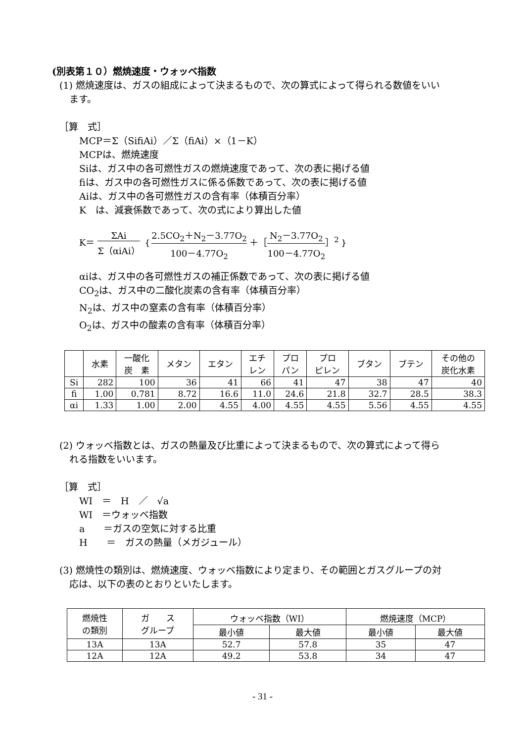(別表第１０）燃焼速度・ウォッベ指数
(1) 燃焼速度は、ガスの組成によって決まるもので、次の算式によって得られる数値をいい
ます。
［算　式］
MCP＝Σ（SifiAi）／Σ（fiAi）×（1－K）
MCPは、燃焼速度
Siは、ガス中の各可燃性ガスの燃焼速度であって、次の表に掲げる値
fiは、ガス中の各可燃性ガスに係る係数であって、次の表に掲げる値
Aiは、ガス中の各可燃性ガスの含有率（体積百分率）
K　は、減衰係数であって、次の式により算出した値
K＝ ΣAi Σ（αiAi） ｛2.5CO<sub>2</sub>＋N<sub>2</sub>－3.77O<sub>2</sub> 100－4.77O<sub>2</sub> ＋［N<sub>2</sub>－3.77O<sub>2</sub> 100－4.77O<sub>2</sub>］<sup>2</sup>｝
αiは、ガス中の各可燃性ガスの補正係数であって、次の表に掲げる値
CO<sub>2</sub>は、ガス中の二酸化炭素の含有率（体積百分率）
N<sub>2</sub>は、ガス中の窒素の含有率（体積百分率）
O<sub>2</sub>は、ガス中の酸素の含有率（体積百分率）
| | 水素 | 一酸化 炭 素 | メタン | エタン | エチ レン | プロ パン | プロ ピレン | ブタン | ブテン | その他の 炭化水素 |
| --- | --- | --- | --- | --- | --- | --- | --- | --- | --- | --- |
| Si | 282 | 100 | 36 | 41 | 66 | 41 | 47 | 38 | 47 | 40 |
| fi | 1.00 | 0.781 | 8.72 | 16.6 | 11.0 | 24.6 | 21.8 | 32.7 | 28.5 | 38.3 |
| αi | 1.33 | 1.00 | 2.00 | 4.55 | 4.00 | 4.55 | 4.55 | 5.56 | 4.55 | 4.55 |
(2) ウォッベ指数とは、ガスの熱量及び比重によって決まるもので、次の算式によって得ら
れる指数をいいます。
［算　式］
WI　＝　H　／　√a
WI　＝ウォッベ指数
a　　＝ガスの空気に対する比重
H　　＝　ガスの熱量（メガジュール）
(3) 燃焼性の類別は、燃焼速度、ウォッベ指数により定まり、その範囲とガスグループの対
応は、以下の表のとおりといたします。
| 燃焼性 の類別 | ガ ス グループ | ウォッベ指数（WI） | | 燃焼速度（MCP） | |
| | | 最小値 | 最大値 | 最小値 | 最大値 |
| 13A | 13A | 52.7 | 57.8 | 35 | 47 |
| 12A | 12A | 49.2 | 53.8 | 34 | 47 |
- 31 -